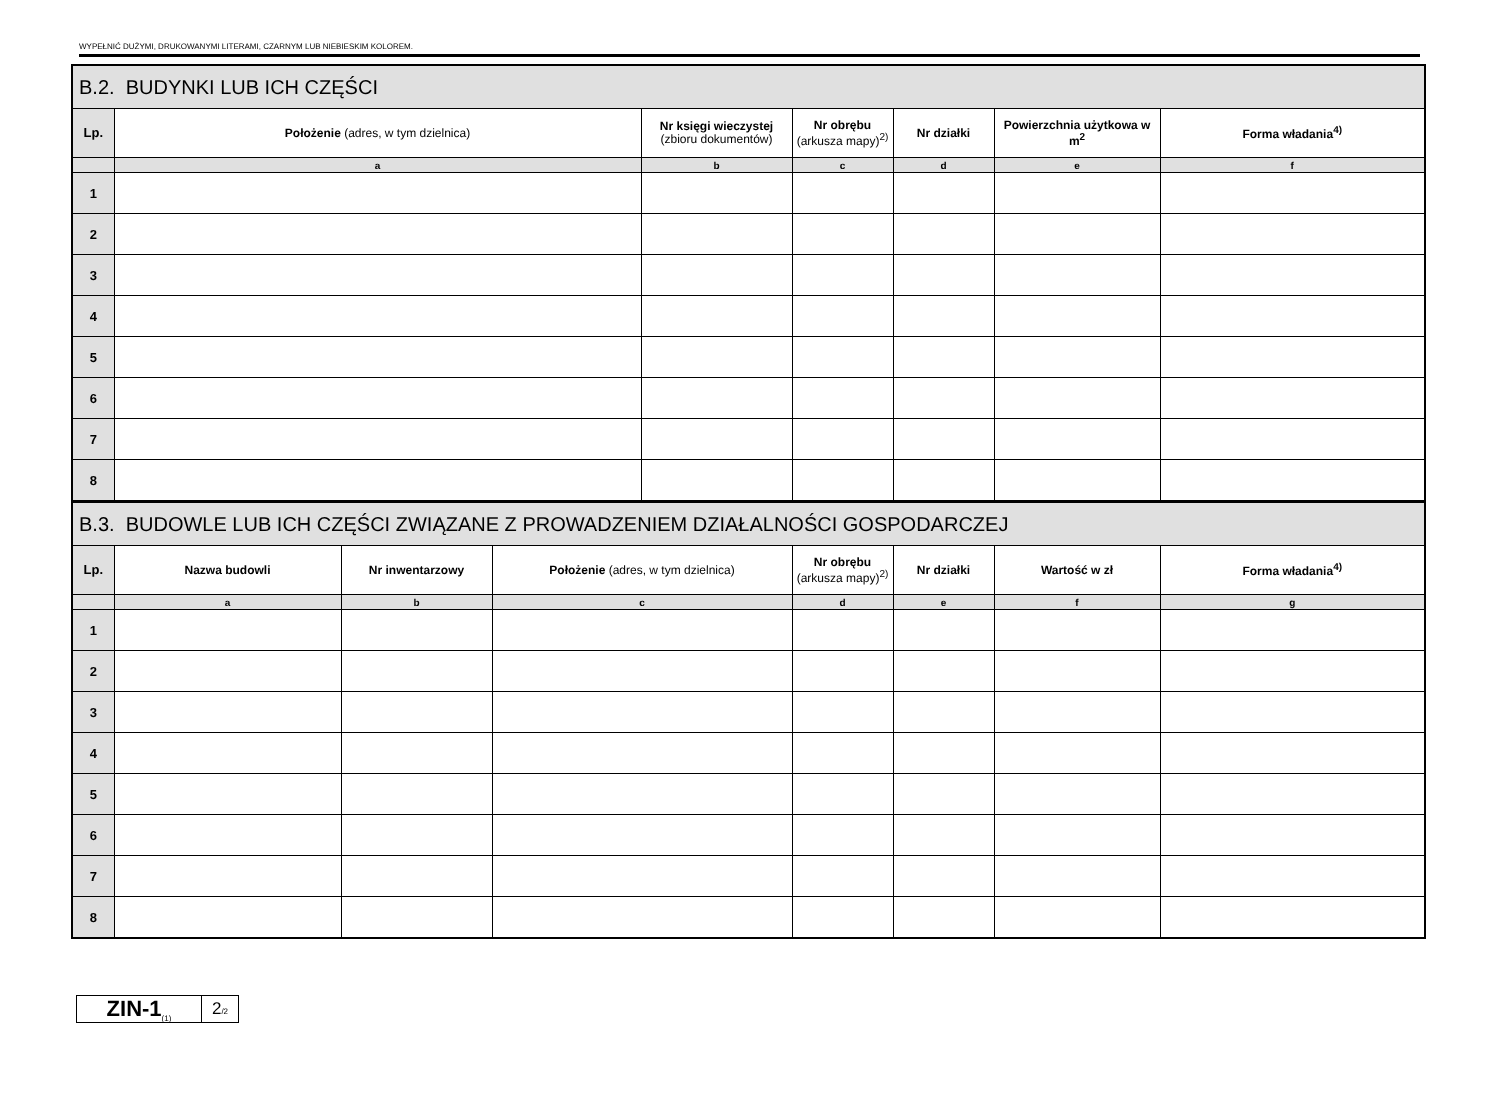WYPEŁNIĆ DUŻYMI, DRUKOWANYMI LITERAMI, CZARNYM LUB NIEBIESKIM KOLOREM.
| B.2. BUDYNKI LUB ICH CZĘŚCI | | | | | | |
| Lp. | Położenie (adres, w tym dzielnica) | Nr księgi wieczystej (zbioru dokumentów) | Nr obrębu (arkusza mapy)<sup>2)</sup> | Nr działki | Powierzchnia użytkowa w m<sup>2</sup> | Forma władania<sup>4)</sup> |
| | a | b | c | d | e | f |
| 1 | | | | | | |
| 2 | | | | | | |
| 3 | | | | | | |
| 4 | | | | | | |
| 5 | | | | | | |
| 6 | | | | | | |
| 7 | | | | | | |
| 8 | | | | | | |
| B.3. BUDOWLE LUB ICH CZĘŚCI ZWIĄZANE Z PROWADZENIEM DZIAŁALNOŚCI GOSPODARCZEJ | | | | | | | |
| Lp. | Nazwa budowli | Nr inwentarzowy | Położenie (adres, w tym dzielnica) | Nr obrębu (arkusza mapy)<sup>2)</sup> | Nr działki | Wartość w zł | Forma władania<sup>4)</sup> |
| | a | b | c | d | e | f | g |
| 1 | | | | | | | |
| 2 | | | | | | | |
| 3 | | | | | | | |
| 4 | | | | | | | |
| 5 | | | | | | | |
| 6 | | | | | | | |
| 7 | | | | | | | |
| 8 | | | | | | | |
ZIN-1<sub>(1)</sub>
2/2